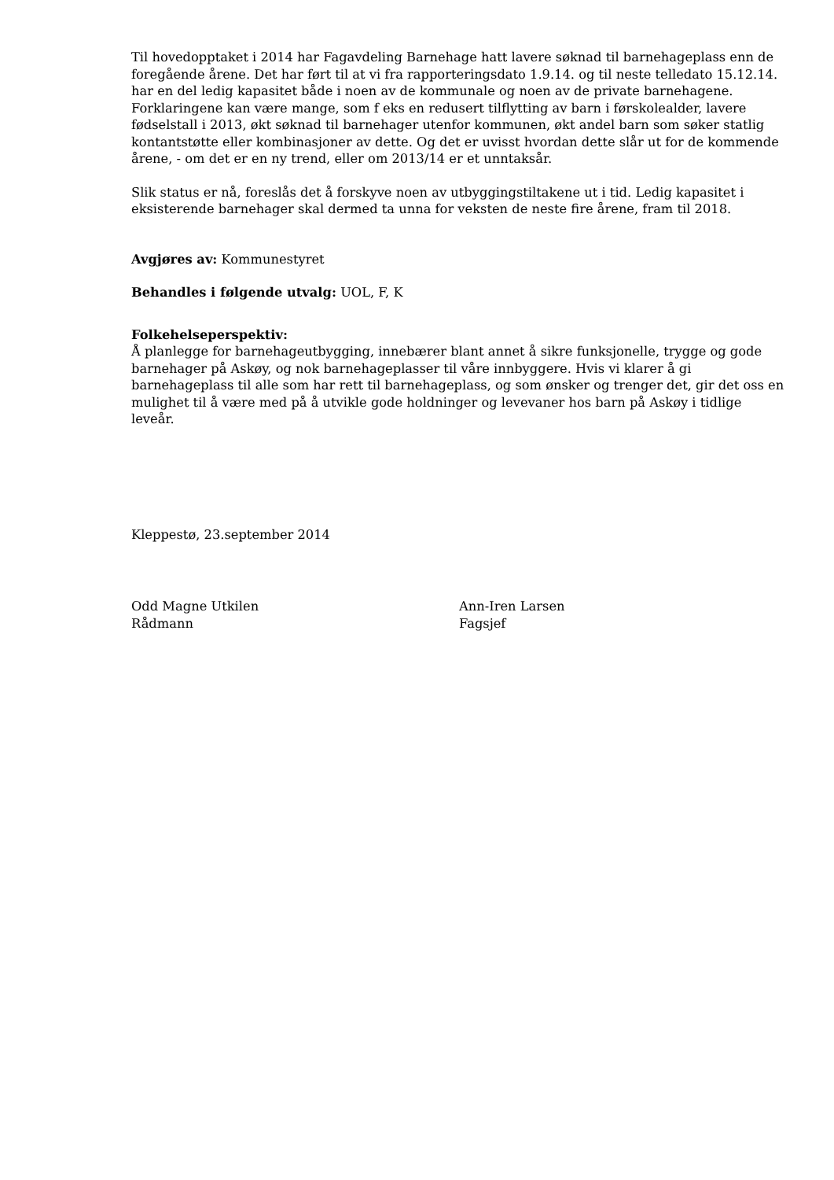Til hovedopptaket i 2014 har Fagavdeling Barnehage hatt lavere søknad til barnehageplass enn de foregående årene. Det har ført til at vi fra rapporteringsdato 1.9.14. og til neste telledato 15.12.14. har en del ledig kapasitet både i noen av de kommunale og noen av de private barnehagene. Forklaringene kan være mange, som f eks en redusert tilflytting av barn i førskolealder, lavere fødselstall i 2013, økt søknad til barnehager utenfor kommunen, økt andel barn som søker statlig kontantstøtte eller kombinasjoner av dette. Og det er uvisst hvordan dette slår ut for de kommende årene, - om det er en ny trend, eller om 2013/14 er et unntaksår.
Slik status er nå, foreslås det å forskyve noen av utbyggingstiltakene ut i tid. Ledig kapasitet i eksisterende barnehager skal dermed ta unna for veksten de neste fire årene, fram til 2018.
Avgjøres av: Kommunestyret
Behandles i følgende utvalg: UOL, F, K
Folkehelseperspektiv:
Å planlegge for barnehageutbygging, innebærer blant annet å sikre funksjonelle, trygge og gode barnehager på Askøy, og nok barnehageplasser til våre innbyggere. Hvis vi klarer å gi barnehageplass til alle som har rett til barnehageplass, og som ønsker og trenger det, gir det oss en mulighet til å være med på å utvikle gode holdninger og levevaner hos barn på Askøy i tidlige leveår.
Kleppestø, 23.september 2014
Odd Magne Utkilen
Rådmann
Ann-Iren Larsen
Fagsjef